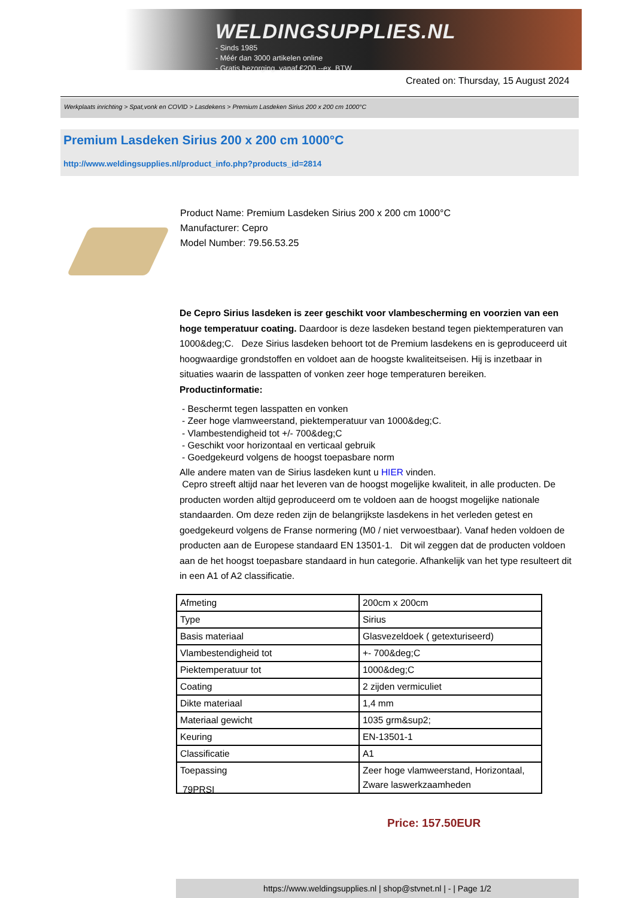WELDINGSUPPLIES.NL
- Sinds 1985
- Méér dan 3000 artikelen online
- Gratis bezorging, vanaf €200,--ex. BTW
Created on: Thursday, 15 August 2024
Werkplaats inrichting > Spat,vonk en COVID > Lasdekens > Premium Lasdeken Sirius 200 x 200 cm 1000°C
Premium Lasdeken Sirius 200 x 200 cm 1000°C
http://www.weldingsupplies.nl/product_info.php?products_id=2814
Product Name: Premium Lasdeken Sirius 200 x 200 cm 1000°C
Manufacturer: Cepro
Model Number: 79.56.53.25
De Cepro Sirius lasdeken is zeer geschikt voor vlambescherming en voorzien van een hoge temperatuur coating. Daardoor is deze lasdeken bestand tegen piektemperaturen van 1000&deg;C. Deze Sirius lasdeken behoort tot de Premium lasdekens en is geproduceerd uit hoogwaardige grondstoffen en voldoet aan de hoogste kwaliteitseisen. Hij is inzetbaar in situaties waarin de lasspatten of vonken zeer hoge temperaturen bereiken.
Productinformatie:
- Beschermt tegen lasspatten en vonken
- Zeer hoge vlamweerstand, piektemperatuur van 1000&deg;C.
- Vlambestendigheid tot +/- 700&deg;C
- Geschikt voor horizontaal en verticaal gebruik
- Goedgekeurd volgens de hoogst toepasbare norm
Alle andere maten van de Sirius lasdeken kunt u HIER vinden.
Cepro streeft altijd naar het leveren van de hoogst mogelijke kwaliteit, in alle producten. De producten worden altijd geproduceerd om te voldoen aan de hoogst mogelijke nationale standaarden. Om deze reden zijn de belangrijkste lasdekens in het verleden getest en goedgekeurd volgens de Franse normering (M0 / niet verwoestbaar). Vanaf heden voldoen de producten aan de Europese standaard EN 13501-1. Dit wil zeggen dat de producten voldoen aan de het hoogst toepasbare standaard in hun categorie. Afhankelijk van het type resulteert dit in een A1 of A2 classificatie.
| Afmeting | 200cm x 200cm |
| Type | Sirius |
| Basis materiaal | Glasvezeldoek ( getexturiseerd) |
| Vlambestendigheid tot | +- 700&deg;C |
| Piektemperatuur tot | 1000&deg;C |
| Coating | 2 zijden vermiculiet |
| Dikte materiaal | 1,4 mm |
| Materiaal gewicht | 1035 grm&sup2; |
| Keuring | EN-13501-1 |
| Classificatie | A1 |
| Toepassing | Zeer hoge vlamweerstand, Horizontaal, Zware laswerkzaamheden |
79PRSI
Price: 157.50EUR
https://www.weldingsupplies.nl | shop@stvnet.nl | - | Page 1/2